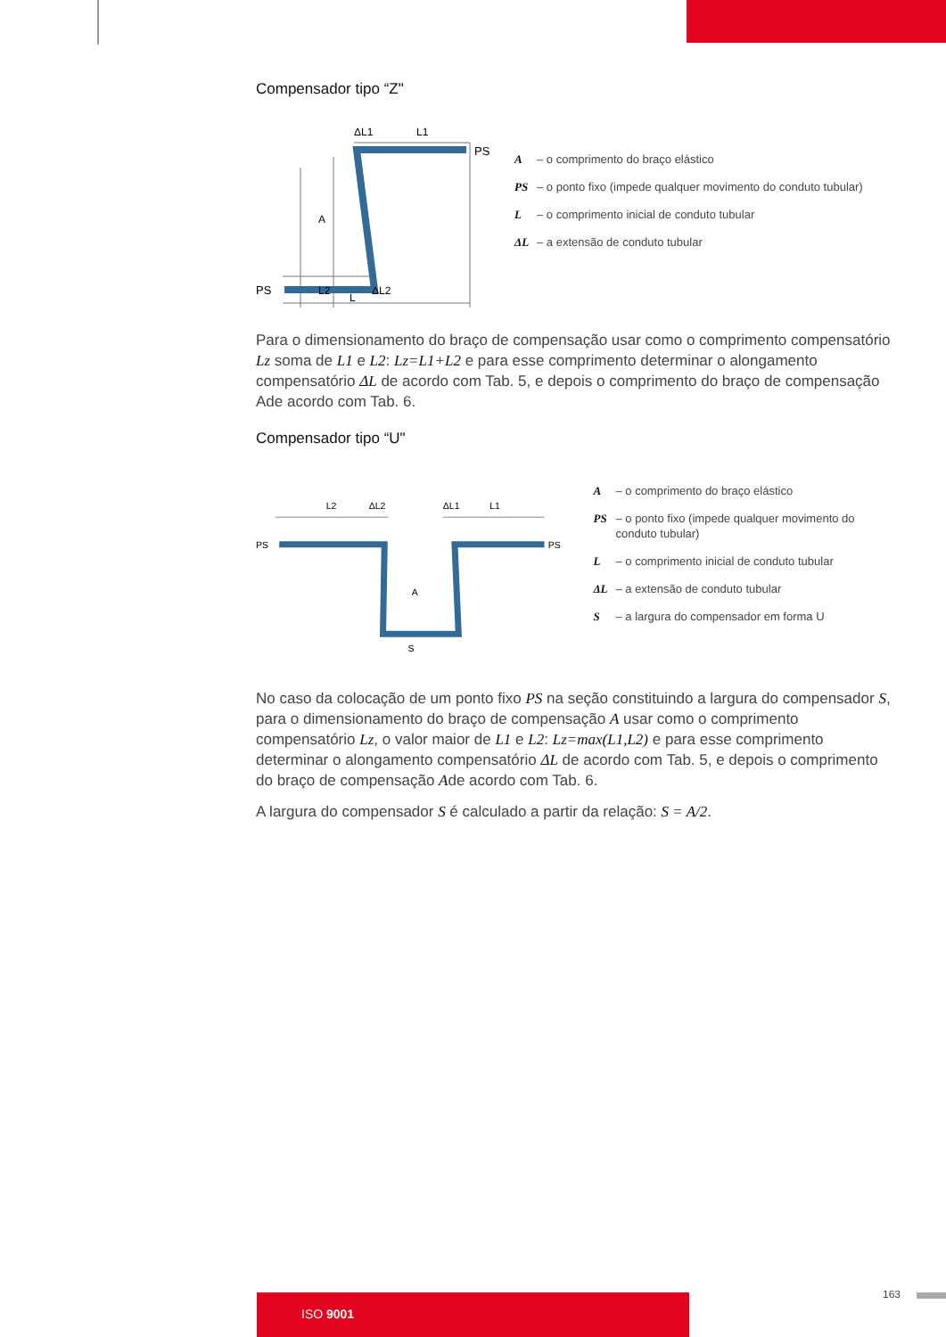Compensador tipo “Z"
PS
PS
ΔL1
L1
A
L2
L
ΔL2
A – o comprimento do braço elástico
PS – o ponto fixo (impede qualquer movimento do conduto tubular)
L – o comprimento inicial de conduto tubular
ΔL – a extensão de conduto tubular
Para o dimensionamento do braço de compensação usar como o comprimento compensatório Lz soma de L1 e L2: Lz=L1+L2 e para esse comprimento determinar o alongamento compensatório ΔL de acordo com Tab. 5, e depois o comprimento do braço de compensação Ade acordo com Tab. 6.
Compensador tipo “U"
PS
PS
L2
ΔL2
ΔL1
L1
A
S
A – o comprimento do braço elástico
PS – o ponto fixo (impede qualquer movimento do conduto tubular)
L – o comprimento inicial de conduto tubular
ΔL – a extensão de conduto tubular
S – a largura do compensador em forma U
No caso da colocação de um ponto fixo PS na seção constituindo a largura do compensador S, para o dimensionamento do braço de compensação A usar como o comprimento compensatório Lz, o valor maior de L1 e L2: Lz=max(L1,L2) e para esse comprimento determinar o alongamento compensatório ΔL de acordo com Tab. 5, e depois o comprimento do braço de compensação Ade acordo com Tab. 6.
A largura do compensador S é calculado a partir da relação: S = A/2.
ISO 9001 163